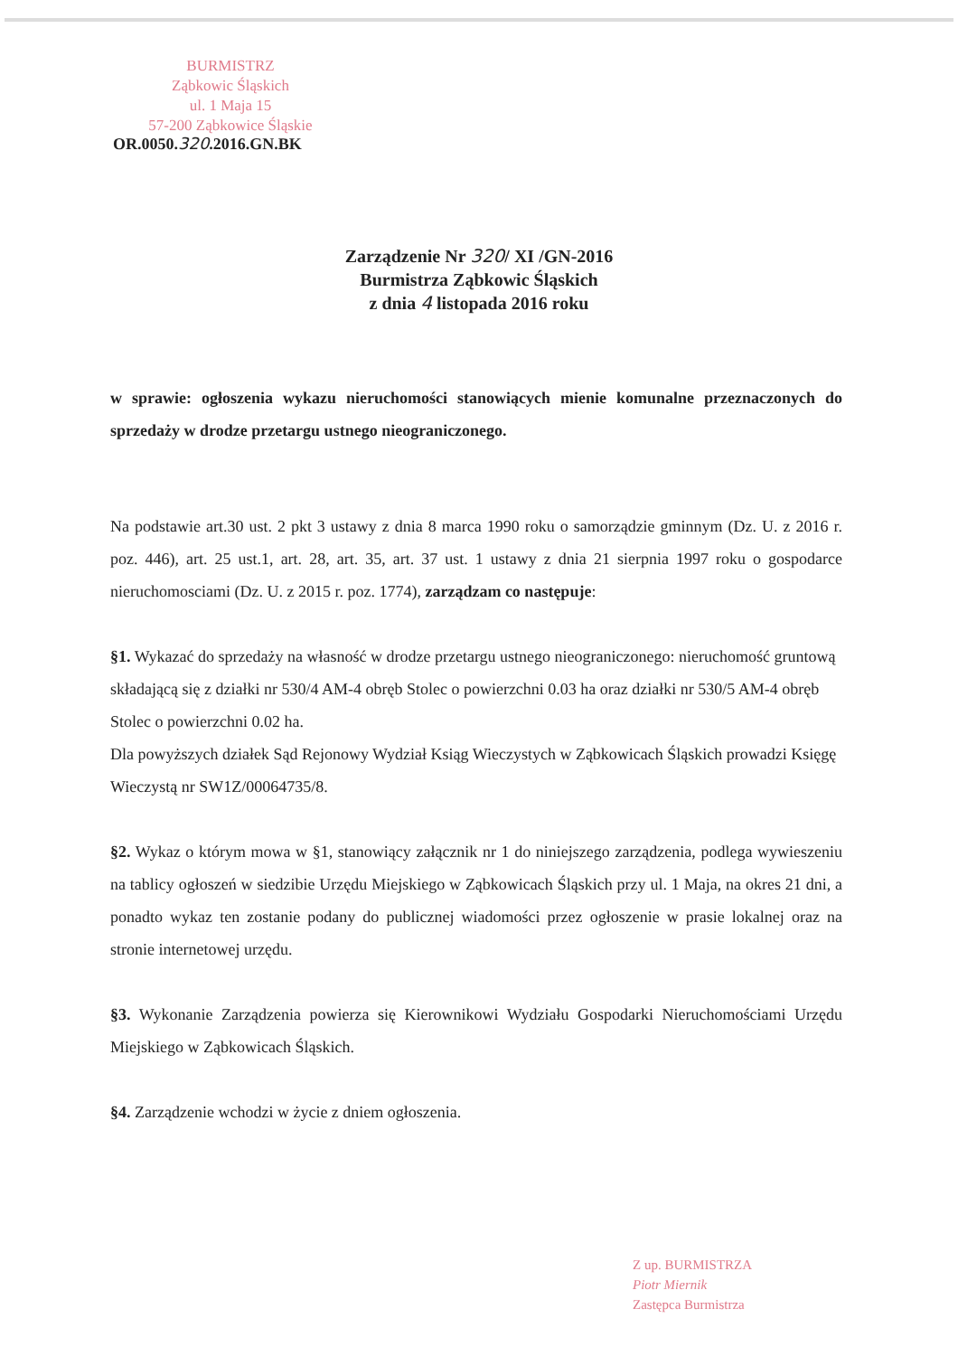BURMISTRZ
Ząbkowic Śląskich
ul. 1 Maja 15
57-200 Ząbkowice Śląskie
OR.0050.320.2016.GN.BK
Zarządzenie Nr 320/ XI /GN-2016
Burmistrza Ząbkowic Śląskich
z dnia 4 listopada 2016 roku
w sprawie: ogłoszenia wykazu nieruchomości stanowiących mienie komunalne przeznaczonych do sprzedaży w drodze przetargu ustnego nieograniczonego.
Na podstawie art.30 ust. 2 pkt 3 ustawy z dnia 8 marca 1990 roku o samorządzie gminnym (Dz. U. z 2016 r. poz. 446), art. 25 ust.1, art. 28, art. 35, art. 37 ust. 1 ustawy z dnia 21 sierpnia 1997 roku o gospodarce nieruchomosciami (Dz. U. z 2015 r. poz. 1774), zarządzam co następuje:
§1. Wykazać do sprzedaży na własność w drodze przetargu ustnego nieograniczonego: nieruchomość gruntową składającą się z działki nr 530/4 AM-4 obręb Stolec o powierzchni 0.03 ha oraz działki nr 530/5 AM-4 obręb Stolec o powierzchni 0.02 ha.
Dla powyższych działek Sąd Rejonowy Wydział Ksiąg Wieczystych w Ząbkowicach Śląskich prowadzi Księgę Wieczystą nr SW1Z/00064735/8.
§2. Wykaz o którym mowa w §1, stanowiący załącznik nr 1 do niniejszego zarządzenia, podlega wywieszeniu na tablicy ogłoszeń w siedzibie Urzędu Miejskiego w Ząbkowicach Śląskich przy ul. 1 Maja, na okres 21 dni, a ponadto wykaz ten zostanie podany do publicznej wiadomości przez ogłoszenie w prasie lokalnej oraz na stronie internetowej urzędu.
§3. Wykonanie Zarządzenia powierza się Kierownikowi Wydziału Gospodarki Nieruchomościami Urzędu Miejskiego w Ząbkowicach Śląskich.
§4. Zarządzenie wchodzi w życie z dniem ogłoszenia.
Z up. BURMISTRZA
Piotr Miernik
Zastępca Burmistrza